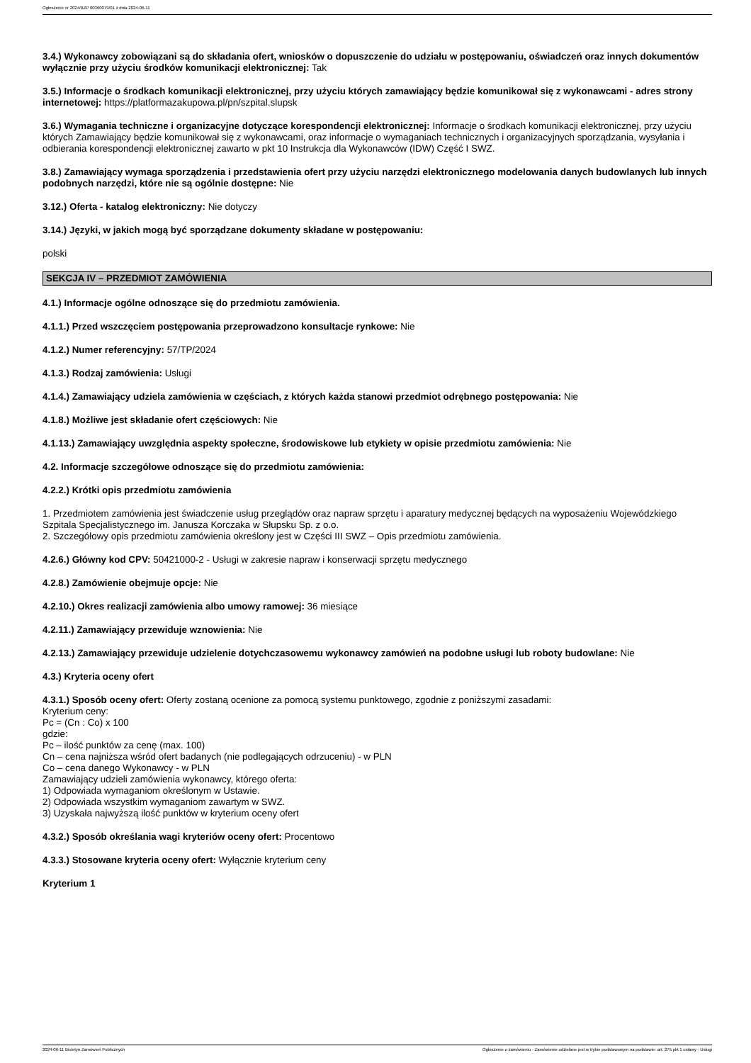Ogłoszenie nr 2024/BZP 00360079/01 z dnia 2024-06-11
3.4.) Wykonawcy zobowiązani są do składania ofert, wniosków o dopuszczenie do udziału w postępowaniu, oświadczeń oraz innych dokumentów wyłącznie przy użyciu środków komunikacji elektronicznej: Tak
3.5.) Informacje o środkach komunikacji elektronicznej, przy użyciu których zamawiający będzie komunikował się z wykonawcami - adres strony internetowej: https://platformazakupowa.pl/pn/szpital.slupsk
3.6.) Wymagania techniczne i organizacyjne dotyczące korespondencji elektronicznej: Informacje o środkach komunikacji elektronicznej, przy użyciu których Zamawiający będzie komunikował się z wykonawcami, oraz informacje o wymaganiach technicznych i organizacyjnych sporządzania, wysyłania i odbierania korespondencji elektronicznej zawarto w pkt 10 Instrukcja dla Wykonawców (IDW) Część I SWZ.
3.8.) Zamawiający wymaga sporządzenia i przedstawienia ofert przy użyciu narzędzi elektronicznego modelowania danych budowlanych lub innych podobnych narzędzi, które nie są ogólnie dostępne: Nie
3.12.) Oferta - katalog elektroniczny: Nie dotyczy
3.14.) Języki, w jakich mogą być sporządzane dokumenty składane w postępowaniu:
polski
SEKCJA IV – PRZEDMIOT ZAMÓWIENIA
4.1.) Informacje ogólne odnoszące się do przedmiotu zamówienia.
4.1.1.) Przed wszczęciem postępowania przeprowadzono konsultacje rynkowe: Nie
4.1.2.) Numer referencyjny: 57/TP/2024
4.1.3.) Rodzaj zamówienia: Usługi
4.1.4.) Zamawiający udziela zamówienia w częściach, z których każda stanowi przedmiot odrębnego postępowania: Nie
4.1.8.) Możliwe jest składanie ofert częściowych: Nie
4.1.13.) Zamawiający uwzględnia aspekty społeczne, środowiskowe lub etykiety w opisie przedmiotu zamówienia: Nie
4.2. Informacje szczegółowe odnoszące się do przedmiotu zamówienia:
4.2.2.) Krótki opis przedmiotu zamówienia
1. Przedmiotem zamówienia jest świadczenie usług przeglądów oraz napraw sprzętu i aparatury medycznej będących na wyposażeniu Wojewódzkiego Szpitala Specjalistycznego im. Janusza Korczaka w Słupsku Sp. z o.o.
2. Szczegółowy opis przedmiotu zamówienia określony jest w Części III SWZ – Opis przedmiotu zamówienia.
4.2.6.) Główny kod CPV: 50421000-2 - Usługi w zakresie napraw i konserwacji sprzętu medycznego
4.2.8.) Zamówienie obejmuje opcje: Nie
4.2.10.) Okres realizacji zamówienia albo umowy ramowej: 36 miesiące
4.2.11.) Zamawiający przewiduje wznowienia: Nie
4.2.13.) Zamawiający przewiduje udzielenie dotychczasowemu wykonawcy zamówień na podobne usługi lub roboty budowlane: Nie
4.3.) Kryteria oceny ofert
4.3.1.) Sposób oceny ofert: Oferty zostaną ocenione za pomocą systemu punktowego, zgodnie z poniższymi zasadami:
Kryterium ceny:
Pc = (Cn : Co) x 100
gdzie:
Pc – ilość punktów za cenę (max. 100)
Cn – cena najniższa wśród ofert badanych (nie podlegających odrzuceniu) - w PLN
Co – cena danego Wykonawcy - w PLN
Zamawiający udzieli zamówienia wykonawcy, którego oferta:
1) Odpowiada wymaganiom określonym w Ustawie.
2) Odpowiada wszystkim wymaganiom zawartym w SWZ.
3) Uzyskała najwyższą ilość punktów w kryterium oceny ofert
4.3.2.) Sposób określania wagi kryteriów oceny ofert: Procentowo
4.3.3.) Stosowane kryteria oceny ofert: Wyłącznie kryterium ceny
Kryterium 1
2024-06-11 Biuletyn Zamówień Publicznych Ogłoszenie o zamówieniu - Zamówienie udzielane jest w trybie podstawowym na podstawie: art. 275 pkt 1 ustawy - Usługi